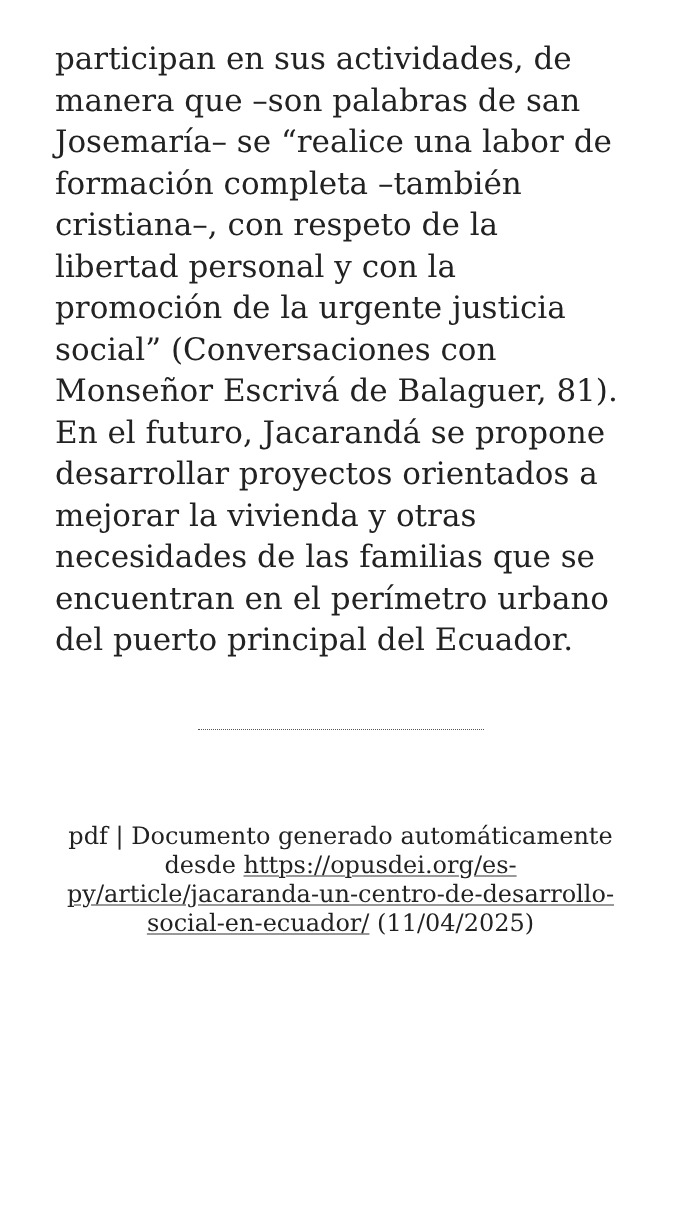participan en sus actividades, de manera que –son palabras de san Josemaría– se “realice una labor de formación completa –también cristiana–, con respeto de la libertad personal y con la promoción de la urgente justicia social” (Conversaciones con Monseñor Escrivá de Balaguer, 81). En el futuro, Jacarandá se propone desarrollar proyectos orientados a mejorar la vivienda y otras necesidades de las familias que se encuentran en el perímetro urbano del puerto principal del Ecuador.
pdf | Documento generado automáticamente desde https://opusdei.org/es-py/article/jacaranda-un-centro-de-desarrollo-social-en-ecuador/ (11/04/2025)